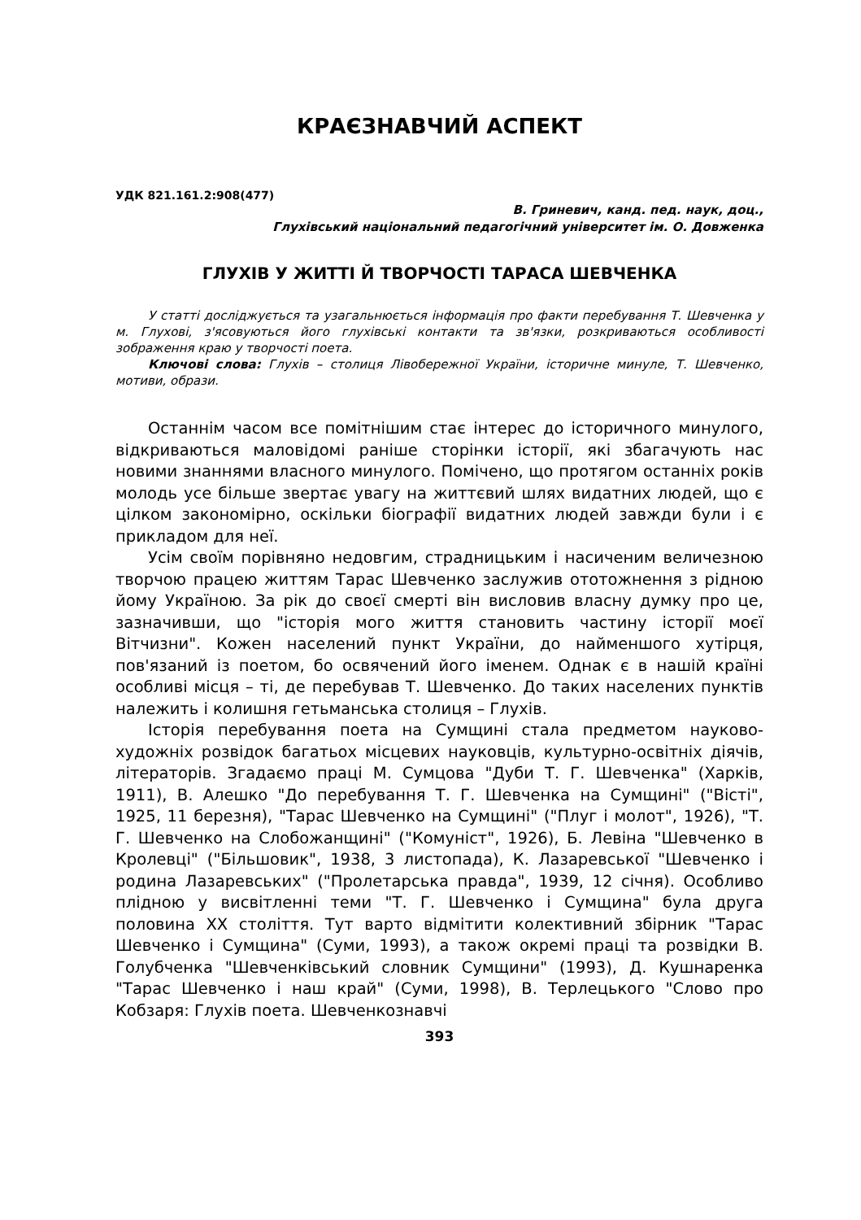КРАЄЗНАВЧИЙ АСПЕКТ
УДК 821.161.2:908(477)
В. Гриневич, канд. пед. наук, доц.,
Глухівський національний педагогічний університет ім. О. Довженка
ГЛУХІВ У ЖИТТІ Й ТВОРЧОСТІ ТАРАСА ШЕВЧЕНКА
У статті досліджується та узагальнюється інформація про факти перебування Т. Шевченка у м. Глухові, з'ясовуються його глухівські контакти та зв'язки, розкриваються особливості зображення краю у творчості поета.
Ключові слова: Глухів – столиця Лівобережної України, історичне минуле, Т. Шевченко, мотиви, образи.
Останнім часом все помітнішим стає інтерес до історичного минулого, відкриваються маловідомі раніше сторінки історії, які збагачують нас новими знаннями власного минулого. Помічено, що протягом останніх років молодь усе більше звертає увагу на життєвий шлях видатних людей, що є цілком закономірно, оскільки біографії видатних людей завжди були і є прикладом для неї.
Усім своїм порівняно недовгим, страдницьким і насиченим величезною творчою працею життям Тарас Шевченко заслужив ототожнення з рідною йому Україною. За рік до своєї смерті він висловив власну думку про це, зазначивши, що "історія мого життя становить частину історії моєї Вітчизни". Кожен населений пункт України, до найменшого хутірця, пов'язаний із поетом, бо освячений його іменем. Однак є в нашій країні особливі місця – ті, де перебував Т. Шевченко. До таких населених пунктів належить і колишня гетьманська столиця – Глухів.
Історія перебування поета на Сумщині стала предметом науково-художніх розвідок багатьох місцевих науковців, культурно-освітніх діячів, літераторів. Згадаємо праці М. Сумцова "Дуби Т. Г. Шевченка" (Харків, 1911), В. Алешко "До перебування Т. Г. Шевченка на Сумщині" ("Вісті", 1925, 11 березня), "Тарас Шевченко на Сумщині" ("Плуг і молот", 1926), "Т. Г. Шевченко на Слобожанщині" ("Комуніст", 1926), Б. Левіна "Шевченко в Кролевці" ("Більшовик", 1938, 3 листопада), К. Лазаревської "Шевченко і родина Лазаревських" ("Пролетарська правда", 1939, 12 січня). Особливо плідною у висвітленні теми "Т. Г. Шевченко і Сумщина" була друга половина XX століття. Тут варто відмітити колективний збірник "Тарас Шевченко і Сумщина" (Суми, 1993), а також окремі праці та розвідки В. Голубченка "Шевченківський словник Сумщини" (1993), Д. Кушнаренка "Тарас Шевченко і наш край" (Суми, 1998), В. Терлецького "Слово про Кобзаря: Глухів поета. Шевченкознавчі
393